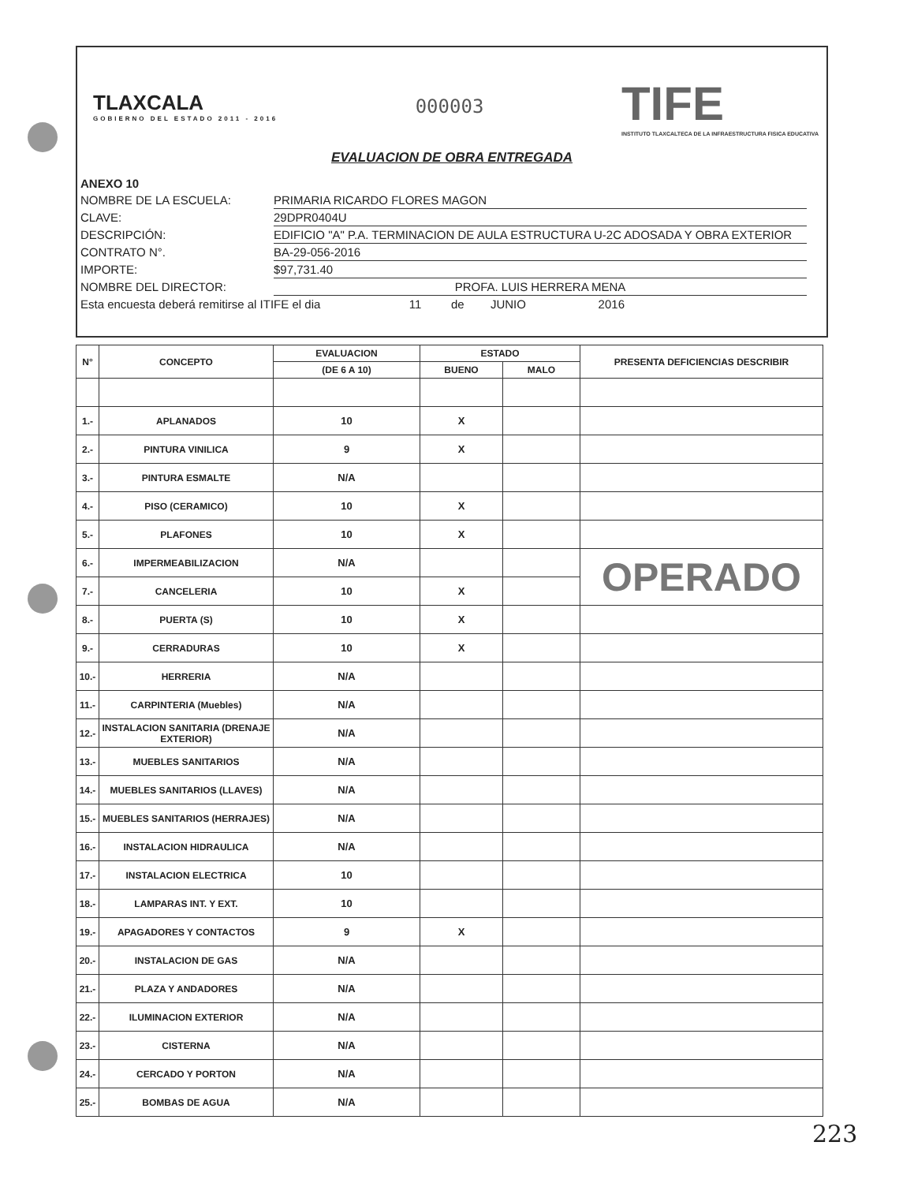TLAXCALA
GOBIERNO DEL ESTADO 2011 - 2016
000003
TIFE
INSTITUTO TLAXCALTECA DE LA INFRAESTRUCTURA FISICA EDUCATIVA
EVALUACION DE OBRA ENTREGADA
ANEXO 10
NOMBRE DE LA ESCUELA: PRIMARIA RICARDO FLORES MAGON
CLAVE: 29DPR0404U
DESCRIPCIÓN: EDIFICIO "A" P.A. TERMINACION DE AULA ESTRUCTURA U-2C ADOSADA Y OBRA EXTERIOR
CONTRATO N°. BA-29-056-2016
IMPORTE: $97,731.40
NOMBRE DEL DIRECTOR: PROFA. LUIS HERRERA MENA
Esta encuesta deberá remitirse al ITIFE el dia 11 de JUNIO 2016
| N° | CONCEPTO | EVALUACION | ESTADO | | PRESENTA DEFICIENCIAS DESCRIBIR |
| --- | --- | --- | --- | --- | --- |
| | | (DE 6 A 10) | BUENO | MALO | |
| 1.- | APLANADOS | 10 | X | | |
| 2.- | PINTURA VINILICA | 9 | X | | |
| 3.- | PINTURA ESMALTE | N/A | | | |
| 4.- | PISO (CERAMICO) | 10 | X | | |
| 5.- | PLAFONES | 10 | X | | |
| 6.- | IMPERMEABILIZACION | N/A | | | OPERADO |
| 7.- | CANCELERIA | 10 | X | | |
| 8.- | PUERTA (S) | 10 | X | | |
| 9.- | CERRADURAS | 10 | X | | |
| 10.- | HERRERIA | N/A | | | |
| 11.- | CARPINTERIA (Muebles) | N/A | | | |
| 12.- | INSTALACION SANITARIA (DRENAJE EXTERIOR) | N/A | | | |
| 13.- | MUEBLES SANITARIOS | N/A | | | |
| 14.- | MUEBLES SANITARIOS (LLAVES) | N/A | | | |
| 15.- | MUEBLES SANITARIOS (HERRAJES) | N/A | | | |
| 16.- | INSTALACION HIDRAULICA | N/A | | | |
| 17.- | INSTALACION ELECTRICA | 10 | | | |
| 18.- | LAMPARAS INT. Y EXT. | 10 | | | |
| 19.- | APAGADORES Y CONTACTOS | 9 | X | | |
| 20.- | INSTALACION DE GAS | N/A | | | |
| 21.- | PLAZA Y ANDADORES | N/A | | | |
| 22.- | ILUMINACION EXTERIOR | N/A | | | |
| 23.- | CISTERNA | N/A | | | |
| 24.- | CERCADO Y PORTON | N/A | | | |
| 25.- | BOMBAS DE AGUA | N/A | | | |
223